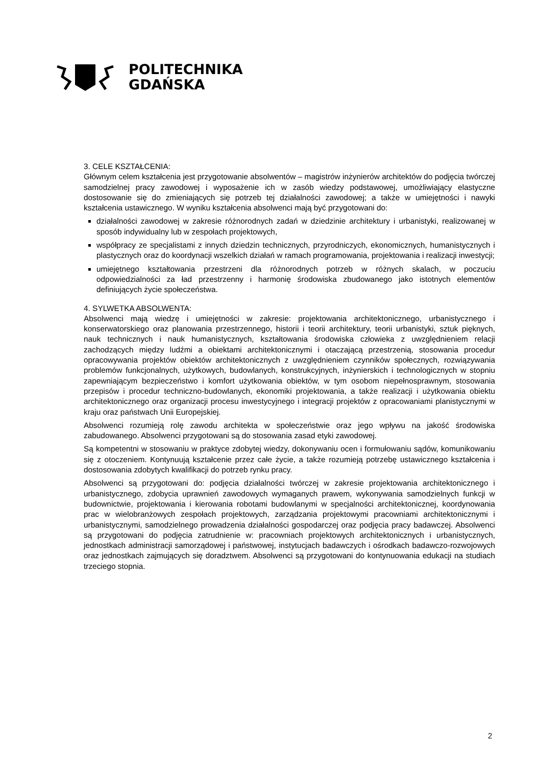POLITECHNIKA
GDAŃSKA
3. CELE KSZTAŁCENIA:
Głównym celem kształcenia jest przygotowanie absolwentów – magistrów inżynierów architektów do podjęcia twórczej samodzielnej pracy zawodowej i wyposażenie ich w zasób wiedzy podstawowej, umożliwiający elastyczne dostosowanie się do zmieniających się potrzeb tej działalności zawodowej; a także w umiejętności i nawyki kształcenia ustawicznego. W wyniku kształcenia absolwenci mają być przygotowani do:
działalności zawodowej w zakresie różnorodnych zadań w dziedzinie architektury i urbanistyki, realizowanej w sposób indywidualny lub w zespołach projektowych,
współpracy ze specjalistami z innych dziedzin technicznych, przyrodniczych, ekonomicznych, humanistycznych i plastycznych oraz do koordynacji wszelkich działań w ramach programowania, projektowania i realizacji inwestycji;
umiejętnego kształtowania przestrzeni dla różnorodnych potrzeb w różnych skalach, w poczuciu odpowiedzialności za ład przestrzenny i harmonię środowiska zbudowanego jako istotnych elementów definiujących życie społeczeństwa.
4. SYLWETKA ABSOLWENTA:
Absolwenci mają wiedzę i umiejętności w zakresie: projektowania architektonicznego, urbanistycznego i konserwatorskiego oraz planowania przestrzennego, historii i teorii architektury, teorii urbanistyki, sztuk pięknych, nauk technicznych i nauk humanistycznych, kształtowania środowiska człowieka z uwzględnieniem relacji zachodzących między ludźmi a obiektami architektonicznymi i otaczającą przestrzenią, stosowania procedur opracowywania projektów obiektów architektonicznych z uwzględnieniem czynników społecznych, rozwiązywania problemów funkcjonalnych, użytkowych, budowlanych, konstrukcyjnych, inżynierskich i technologicznych w stopniu zapewniającym bezpieczeństwo i komfort użytkowania obiektów, w tym osobom niepełnosprawnym, stosowania przepisów i procedur techniczno-budowlanych, ekonomiki projektowania, a także realizacji i użytkowania obiektu architektonicznego oraz organizacji procesu inwestycyjnego i integracji projektów z opracowaniami planistycznymi w kraju oraz państwach Unii Europejskiej.
Absolwenci rozumieją rolę zawodu architekta w społeczeństwie oraz jego wpływu na jakość środowiska zabudowanego. Absolwenci przygotowani są do stosowania zasad etyki zawodowej.
Są kompetentni w stosowaniu w praktyce zdobytej wiedzy, dokonywaniu ocen i formułowaniu sądów, komunikowaniu się z otoczeniem. Kontynuują kształcenie przez całe życie, a także rozumieją potrzebę ustawicznego kształcenia i dostosowania zdobytych kwalifikacji do potrzeb rynku pracy.
Absolwenci są przygotowani do: podjęcia działalności twórczej w zakresie projektowania architektonicznego i urbanistycznego, zdobycia uprawnień zawodowych wymaganych prawem, wykonywania samodzielnych funkcji w budownictwie, projektowania i kierowania robotami budowlanymi w specjalności architektonicznej, koordynowania prac w wielobranżowych zespołach projektowych, zarządzania projektowymi pracowniami architektonicznymi i urbanistycznymi, samodzielnego prowadzenia działalności gospodarczej oraz podjęcia pracy badawczej. Absolwenci są przygotowani do podjęcia zatrudnienie w: pracowniach projektowych architektonicznych i urbanistycznych, jednostkach administracji samorządowej i państwowej, instytucjach badawczych i ośrodkach badawczo-rozwojowych oraz jednostkach zajmujących się doradztwem. Absolwenci są przygotowani do kontynuowania edukacji na studiach trzeciego stopnia.
2